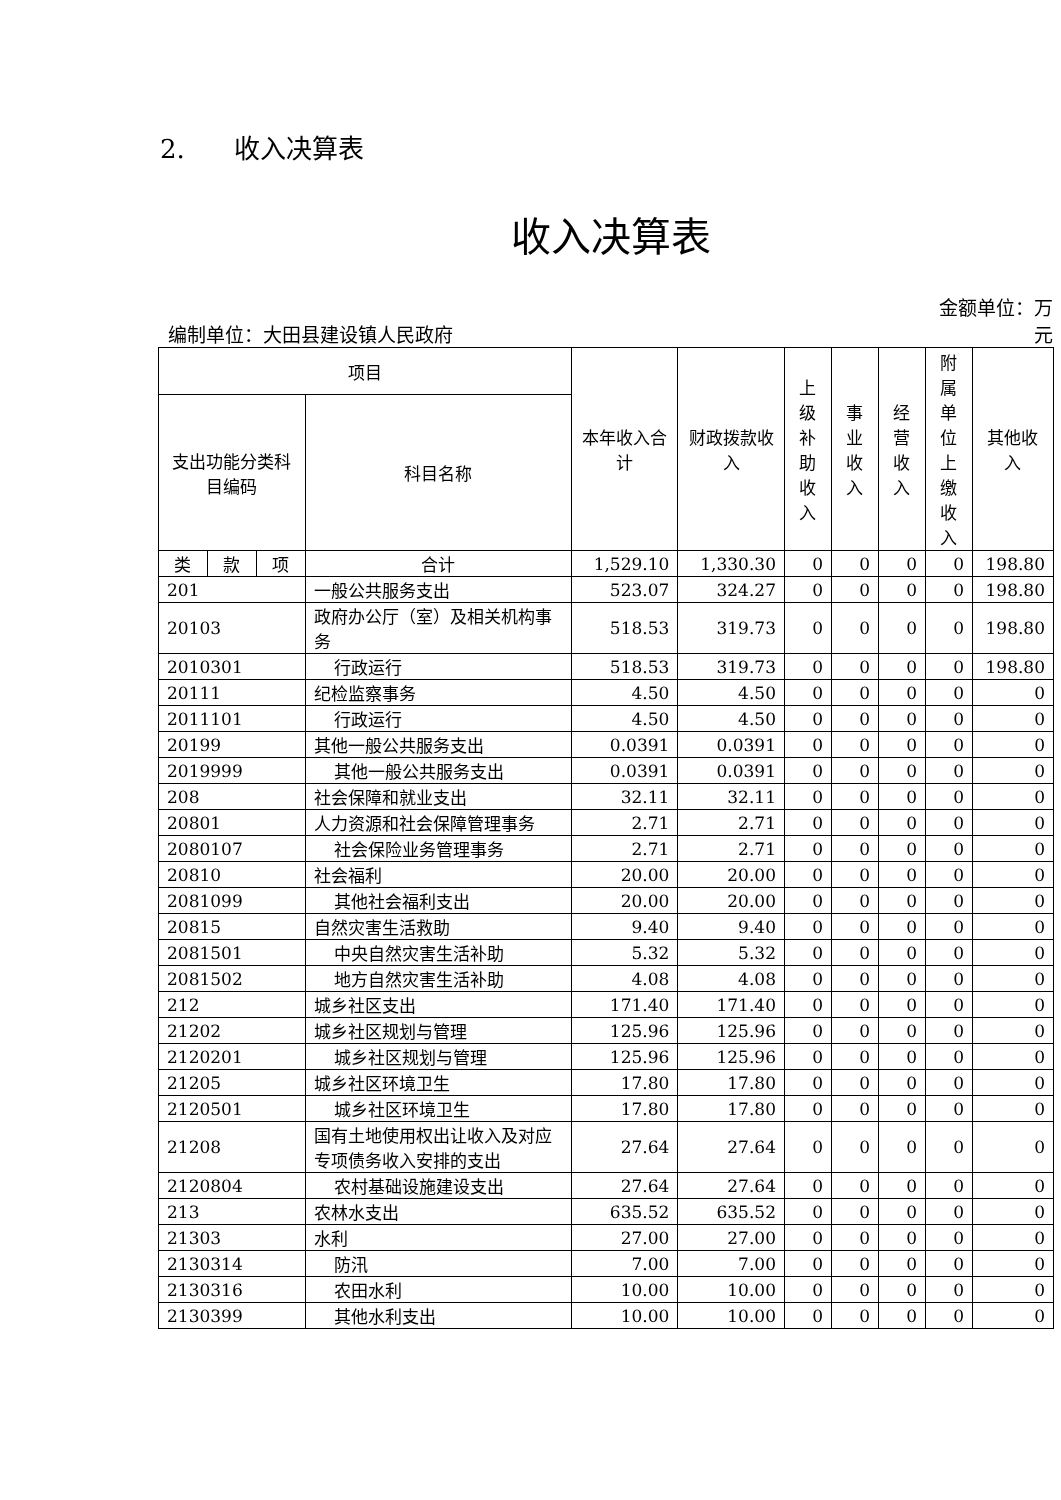2. 收入决算表
收入决算表
编制单位：大田县建设镇人民政府 金额单位：万
元
| 项目 | | | | 本年收入合计 | 财政拨款收入 | 上级补助收入 | 事业收入 | 经营收入 | 附属单位上缴收入 | 其他收入 |
| --- | --- | --- | --- | --- | --- | --- | --- | --- | --- | --- |
| 支出功能分类科目编码 | | | 科目名称 | | | | | | | |
| 类 | 款 | 项 | 合计 | 1,529.10 | 1,330.30 | 0 | 0 | 0 | 0 | 198.80 |
| 201 | | | 一般公共服务支出 | 523.07 | 324.27 | 0 | 0 | 0 | 0 | 198.80 |
| 20103 | | | 政府办公厅（室）及相关机构事务 | 518.53 | 319.73 | 0 | 0 | 0 | 0 | 198.80 |
| 2010301 | | | 行政运行 | 518.53 | 319.73 | 0 | 0 | 0 | 0 | 198.80 |
| 20111 | | | 纪检监察事务 | 4.50 | 4.50 | 0 | 0 | 0 | 0 | 0 |
| 2011101 | | | 行政运行 | 4.50 | 4.50 | 0 | 0 | 0 | 0 | 0 |
| 20199 | | | 其他一般公共服务支出 | 0.0391 | 0.0391 | 0 | 0 | 0 | 0 | 0 |
| 2019999 | | | 其他一般公共服务支出 | 0.0391 | 0.0391 | 0 | 0 | 0 | 0 | 0 |
| 208 | | | 社会保障和就业支出 | 32.11 | 32.11 | 0 | 0 | 0 | 0 | 0 |
| 20801 | | | 人力资源和社会保障管理事务 | 2.71 | 2.71 | 0 | 0 | 0 | 0 | 0 |
| 2080107 | | | 社会保险业务管理事务 | 2.71 | 2.71 | 0 | 0 | 0 | 0 | 0 |
| 20810 | | | 社会福利 | 20.00 | 20.00 | 0 | 0 | 0 | 0 | 0 |
| 2081099 | | | 其他社会福利支出 | 20.00 | 20.00 | 0 | 0 | 0 | 0 | 0 |
| 20815 | | | 自然灾害生活救助 | 9.40 | 9.40 | 0 | 0 | 0 | 0 | 0 |
| 2081501 | | | 中央自然灾害生活补助 | 5.32 | 5.32 | 0 | 0 | 0 | 0 | 0 |
| 2081502 | | | 地方自然灾害生活补助 | 4.08 | 4.08 | 0 | 0 | 0 | 0 | 0 |
| 212 | | | 城乡社区支出 | 171.40 | 171.40 | 0 | 0 | 0 | 0 | 0 |
| 21202 | | | 城乡社区规划与管理 | 125.96 | 125.96 | 0 | 0 | 0 | 0 | 0 |
| 2120201 | | | 城乡社区规划与管理 | 125.96 | 125.96 | 0 | 0 | 0 | 0 | 0 |
| 21205 | | | 城乡社区环境卫生 | 17.80 | 17.80 | 0 | 0 | 0 | 0 | 0 |
| 2120501 | | | 城乡社区环境卫生 | 17.80 | 17.80 | 0 | 0 | 0 | 0 | 0 |
| 21208 | | | 国有土地使用权出让收入及对应专项债务收入安排的支出 | 27.64 | 27.64 | 0 | 0 | 0 | 0 | 0 |
| 2120804 | | | 农村基础设施建设支出 | 27.64 | 27.64 | 0 | 0 | 0 | 0 | 0 |
| 213 | | | 农林水支出 | 635.52 | 635.52 | 0 | 0 | 0 | 0 | 0 |
| 21303 | | | 水利 | 27.00 | 27.00 | 0 | 0 | 0 | 0 | 0 |
| 2130314 | | | 防汛 | 7.00 | 7.00 | 0 | 0 | 0 | 0 | 0 |
| 2130316 | | | 农田水利 | 10.00 | 10.00 | 0 | 0 | 0 | 0 | 0 |
| 2130399 | | | 其他水利支出 | 10.00 | 10.00 | 0 | 0 | 0 | 0 | 0 |